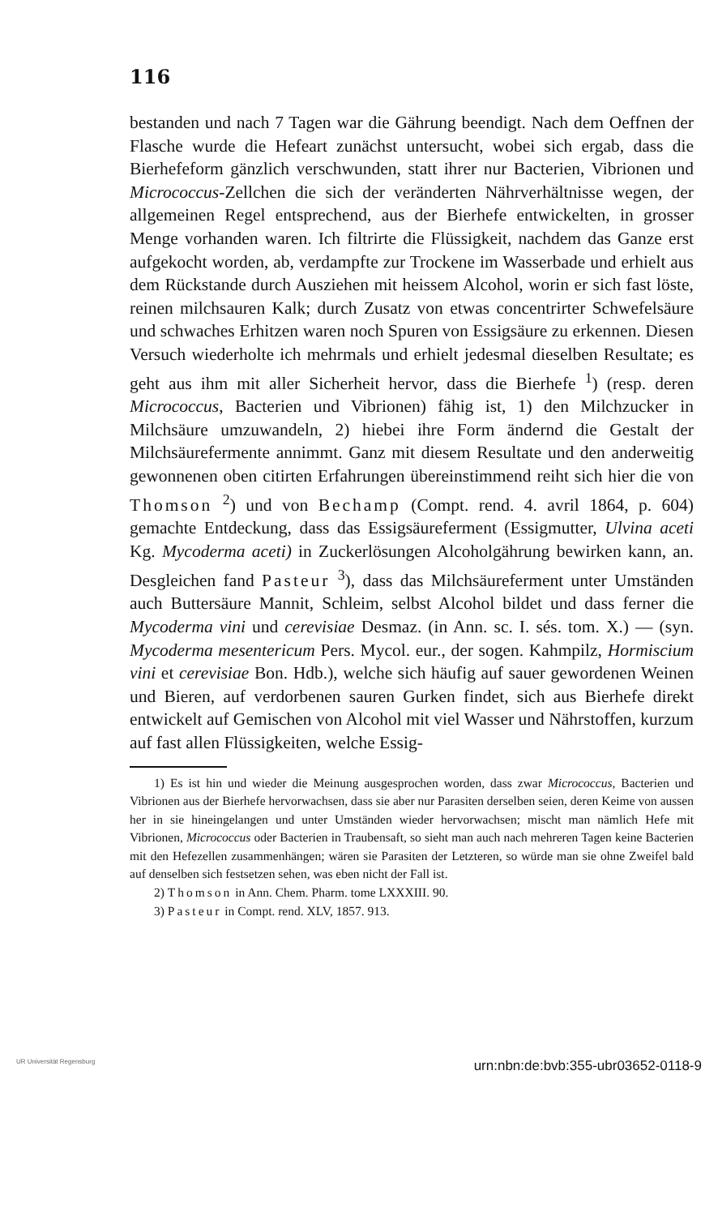116
bestanden und nach 7 Tagen war die Gährung beendigt. Nach dem Oeffnen der Flasche wurde die Hefeart zunächst untersucht, wobei sich ergab, dass die Bierhefeform gänzlich verschwunden, statt ihrer nur Bacterien, Vibrionen und Micrococcus-Zellchen die sich der veränderten Nährverhältnisse wegen, der allgemeinen Regel entsprechend, aus der Bierhefe entwickelten, in grosser Menge vorhanden waren. Ich filtrirte die Flüssigkeit, nachdem das Ganze erst aufgekocht worden, ab, verdampfte zur Trockene im Wasserbade und erhielt aus dem Rückstande durch Ausziehen mit heissem Alcohol, worin er sich fast löste, reinen milchsauren Kalk; durch Zusatz von etwas concentrirter Schwefelsäure und schwaches Erhitzen waren noch Spuren von Essigsäure zu erkennen. Diesen Versuch wiederholte ich mehrmals und erhielt jedesmal dieselben Resultate; es geht aus ihm mit aller Sicherheit hervor, dass die Bierhefe <sup>1</sup>) (resp. deren Micrococcus, Bacterien und Vibrionen) fähig ist, 1) den Milchzucker in Milchsäure umzuwandeln, 2) hiebei ihre Form ändernd die Gestalt der Milchsäurefermente annimmt. Ganz mit diesem Resultate und den anderweitig gewonnenen oben citirten Erfahrungen übereinstimmend reiht sich hier die von Thomson <sup>2</sup>) und von Bechamp (Compt. rend. 4. avril 1864, p. 604) gemachte Entdeckung, dass das Essigsäureferment (Essigmutter, Ulvina aceti Kg. Mycoderma aceti) in Zuckerlösungen Alcoholgährung bewirken kann, an. Desgleichen fand Pasteur <sup>3</sup>), dass das Milchsäureferment unter Umständen auch Buttersäure Mannit, Schleim, selbst Alcohol bildet und dass ferner die Mycoderma vini und cerevisiae Desmaz. (in Ann. sc. I. sés. tom. X.) — (syn. Mycoderma mesentericum Pers. Mycol. eur., der sogen. Kahmpilz, Hormiscium vini et cerevisiae Bon. Hdb.), welche sich häufig auf sauer gewordenen Weinen und Bieren, auf verdorbenen sauren Gurken findet, sich aus Bierhefe direkt entwickelt auf Gemischen von Alcohol mit viel Wasser und Nährstoffen, kurzum auf fast allen Flüssigkeiten, welche Essig-
1) Es ist hin und wieder die Meinung ausgesprochen worden, dass zwar Micrococcus, Bacterien und Vibrionen aus der Bierhefe hervorwachsen, dass sie aber nur Parasiten derselben seien, deren Keime von aussen her in sie hineingelangen und unter Umständen wieder hervorwachsen; mischt man nämlich Hefe mit Vibrionen, Micrococcus oder Bacterien in Traubensaft, so sieht man auch nach mehreren Tagen keine Bacterien mit den Hefezellen zusammenhängen; wären sie Parasiten der Letzteren, so würde man sie ohne Zweifel bald auf denselben sich festsetzen sehen, was eben nicht der Fall ist.
2) Thomson in Ann. Chem. Pharm. tome LXXXIII. 90.
3) Pasteur in Compt. rend. XLV, 1857. 913.
UR Universität Regensburg urn:nbn:de:bvb:355-ubr03652-0118-9